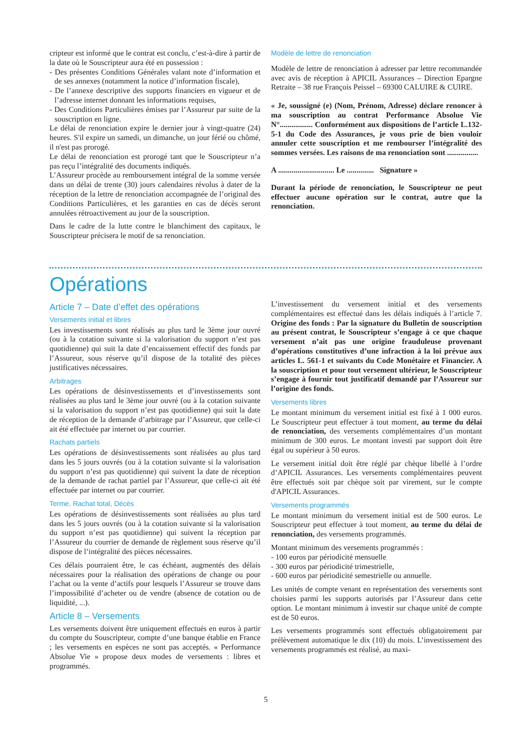cripteur est informé que le contrat est conclu, c’est-à-dire à partir de la date où le Souscripteur aura été en possession :
- Des présentes Conditions Générales valant note d’information et de ses annexes (notamment la notice d’information fiscale),
- De l’annexe descriptive des supports financiers en vigueur et de l’adresse internet donnant les informations requises,
- Des Conditions Particulières émises par l’Assureur par suite de la souscription en ligne.
Le délai de renonciation expire le dernier jour à vingt-quatre (24) heures. S'il expire un samedi, un dimanche, un jour férié ou chômé, il n'est pas prorogé.
Le délai de renonciation est prorogé tant que le Souscripteur n’a pas reçu l’intégralité des documents indiqués.
L’Assureur procède au remboursement intégral de la somme versée dans un délai de trente (30) jours calendaires révolus à dater de la réception de la lettre de renonciation accompagnée de l’original des Conditions Particulières, et les garanties en cas de décès seront annulées rétroactivement au jour de la souscription.
Dans le cadre de la lutte contre le blanchiment des capitaux, le Souscripteur précisera le motif de sa renonciation.
Modèle de lettre de renonciation
Modèle de lettre de renonciation à adresser par lettre recommandée avec avis de réception à APICIL Assurances – Direction Epargne Retraite – 38 rue François Peissel – 69300 CALUIRE & CUIRE.
« Je, soussigné (e) (Nom, Prénom, Adresse) déclare renoncer à ma souscription au contrat Performance Absolue Vie N°................. Conformément aux dispositions de l’article L.132-5-1 du Code des Assurances, je vous prie de bien vouloir annuler cette souscription et me rembourser l’intégralité des sommes versées. Les raisons de ma renonciation sont ................
A ............................. Le .............. Signature »
Durant la période de renonciation, le Souscripteur ne peut effectuer aucune opération sur le contrat, autre que la renonciation.
Opérations
Article 7 – Date d’effet des opérations
Versements initial et libres
Les investissements sont réalisés au plus tard le 3ème jour ouvré (ou à la cotation suivante si la valorisation du support n’est pas quotidienne) qui suit la date d’encaissement effectif des fonds par l’Assureur, sous réserve qu’il dispose de la totalité des pièces justificatives nécessaires.
Arbitrages
Les opérations de désinvestissements et d’investissements sont réalisées au plus tard le 3ème jour ouvré (ou à la cotation suivante si la valorisation du support n’est pas quotidienne) qui suit la date de réception de la demande d’arbitrage par l’Assureur, que celle-ci ait été effectuée par internet ou par courrier.
Rachats partiels
Les opérations de désinvestissements sont réalisées au plus tard dans les 5 jours ouvrés (ou à la cotation suivante si la valorisation du support n’est pas quotidienne) qui suivent la date de réception de la demande de rachat partiel par l’Assureur, que celle-ci ait été effectuée par internet ou par courrier.
Terme, Rachat total, Décès
Les opérations de désinvestissements sont réalisées au plus tard dans les 5 jours ouvrés (ou à la cotation suivante si la valorisation du support n’est pas quotidienne) qui suivent la réception par l’Assureur du courrier de demande de règlement sous réserve qu’il dispose de l’intégralité des pièces nécessaires.
Ces délais pourraient être, le cas échéant, augmentés des délais nécessaires pour la réalisation des opérations de change ou pour l’achat ou la vente d’actifs pour lesquels l’Assureur se trouve dans l’impossibilité d’acheter ou de vendre (absence de cotation ou de liquidité, ...).
Article 8 – Versements
Les versements doivent être uniquement effectués en euros à partir du compte du Souscripteur, compte d’une banque établie en France ; les versements en espèces ne sont pas acceptés. « Performance Absolue Vie » propose deux modes de versements : libres et programmés.
L’investissement du versement initial et des versements complémentaires est effectué dans les délais indiqués à l’article 7. Origine des fonds : Par la signature du Bulletin de souscription au présent contrat, le Souscripteur s’engage à ce que chaque versement n’ait pas une origine frauduleuse provenant d’opérations constitutives d’une infraction à la loi prévue aux articles L. 561-1 et suivants du Code Monétaire et Financier. A la souscription et pour tout versement ultérieur, le Souscripteur s’engage à fournir tout justificatif demandé par l’Assureur sur l’origine des fonds.
Versements libres
Le montant minimum du versement initial est fixé à 1 000 euros. Le Souscripteur peut effectuer à tout moment, au terme du délai de renonciation, des versements complémentaires d’un montant minimum de 300 euros. Le montant investi par support doit être égal ou supérieur à 50 euros.
Le versement initial doit être réglé par chèque libellé à l’ordre d’APICIL Assurances. Les versements complémentaires peuvent être effectués soit par chèque soit par virement, sur le compte d'APICIL Assurances.
Versements programmés
Le montant minimum du versement initial est de 500 euros. Le Souscripteur peut effectuer à tout moment, au terme du délai de renonciation, des versements programmés.
Montant minimum des versements programmés :
- 100 euros par périodicité mensuelle
- 300 euros par périodicité trimestrielle,
- 600 euros par périodicité semestrielle ou annuelle.
Les unités de compte venant en représentation des versements sont choisies parmi les supports autorisés par l’Assureur dans cette option. Le montant minimum à investir sur chaque unité de compte est de 50 euros.
Les versements programmés sont effectués obligatoirement par prélèvement automatique le dix (10) du mois. L’investissement des versements programmés est réalisé, au maxi-
5